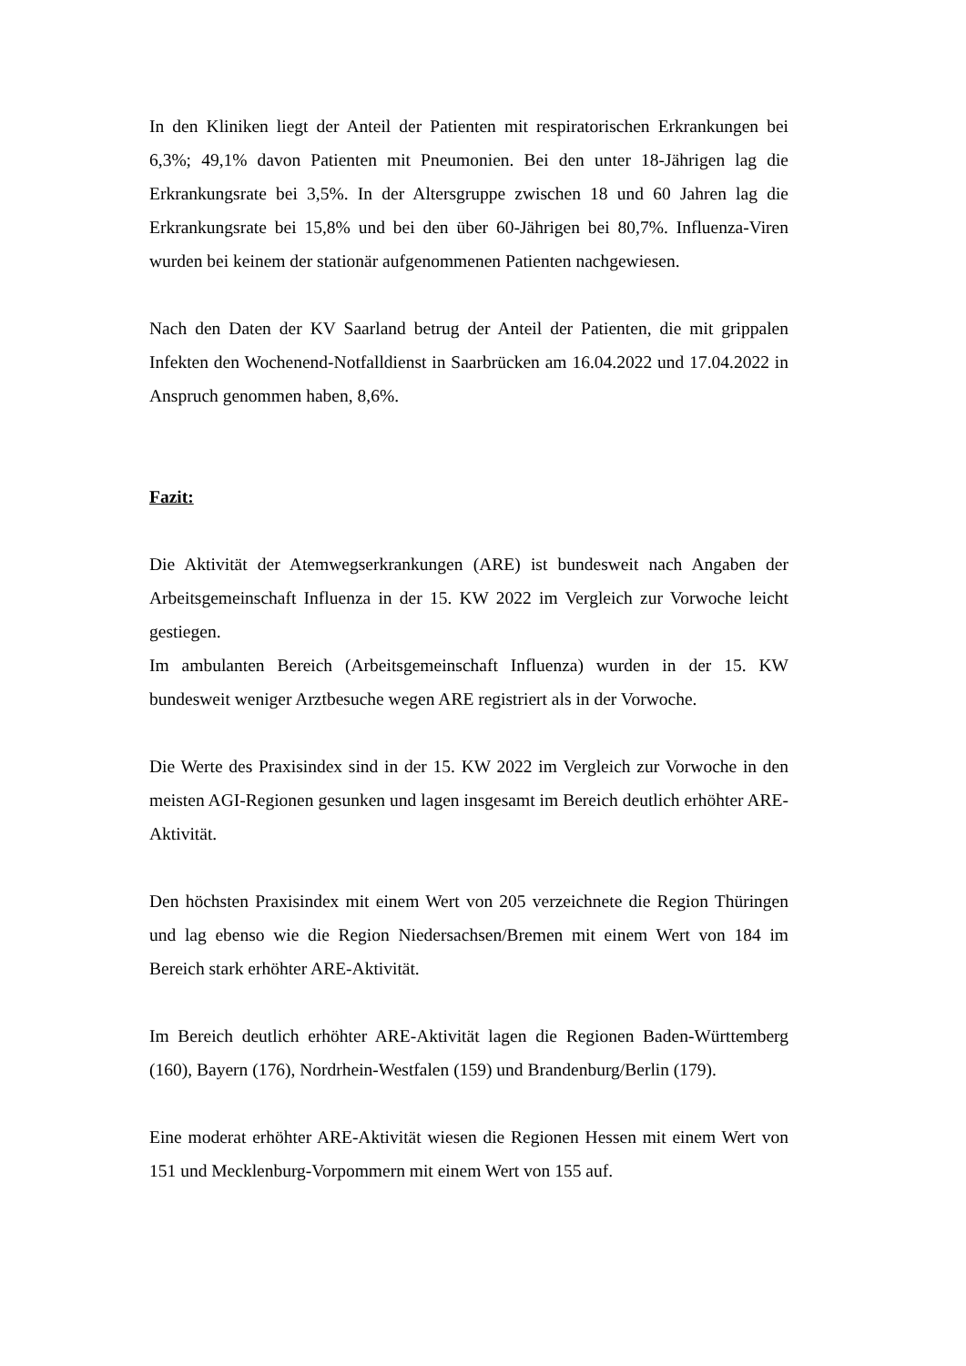In den Kliniken liegt der Anteil der Patienten mit respiratorischen Erkrankungen bei 6,3%; 49,1% davon Patienten mit Pneumonien. Bei den unter 18-Jährigen lag die Erkrankungsrate bei 3,5%. In der Altersgruppe zwischen 18 und 60 Jahren lag die Erkrankungsrate bei 15,8% und bei den über 60-Jährigen bei 80,7%. Influenza-Viren wurden bei keinem der stationär aufgenommenen Patienten nachgewiesen.
Nach den Daten der KV Saarland betrug der Anteil der Patienten, die mit grippalen Infekten den Wochenend-Notfalldienst in Saarbrücken am 16.04.2022 und 17.04.2022 in Anspruch genommen haben, 8,6%.
Fazit:
Die Aktivität der Atemwegserkrankungen (ARE) ist bundesweit nach Angaben der Arbeitsgemeinschaft Influenza in der 15. KW 2022 im Vergleich zur Vorwoche leicht gestiegen.
Im ambulanten Bereich (Arbeitsgemeinschaft Influenza) wurden in der 15. KW bundesweit weniger Arztbesuche wegen ARE registriert als in der Vorwoche.
Die Werte des Praxisindex sind in der 15. KW 2022 im Vergleich zur Vorwoche in den meisten AGI-Regionen gesunken und lagen insgesamt im Bereich deutlich erhöhter ARE-Aktivität.
Den höchsten Praxisindex mit einem Wert von 205 verzeichnete die Region Thüringen und lag ebenso wie die Region Niedersachsen/Bremen mit einem Wert von 184 im Bereich stark erhöhter ARE-Aktivität.
Im Bereich deutlich erhöhter ARE-Aktivität lagen die Regionen Baden-Württemberg (160), Bayern (176), Nordrhein-Westfalen (159) und Brandenburg/Berlin (179).
Eine moderat erhöhter ARE-Aktivität wiesen die Regionen Hessen mit einem Wert von 151 und Mecklenburg-Vorpommern mit einem Wert von 155 auf.